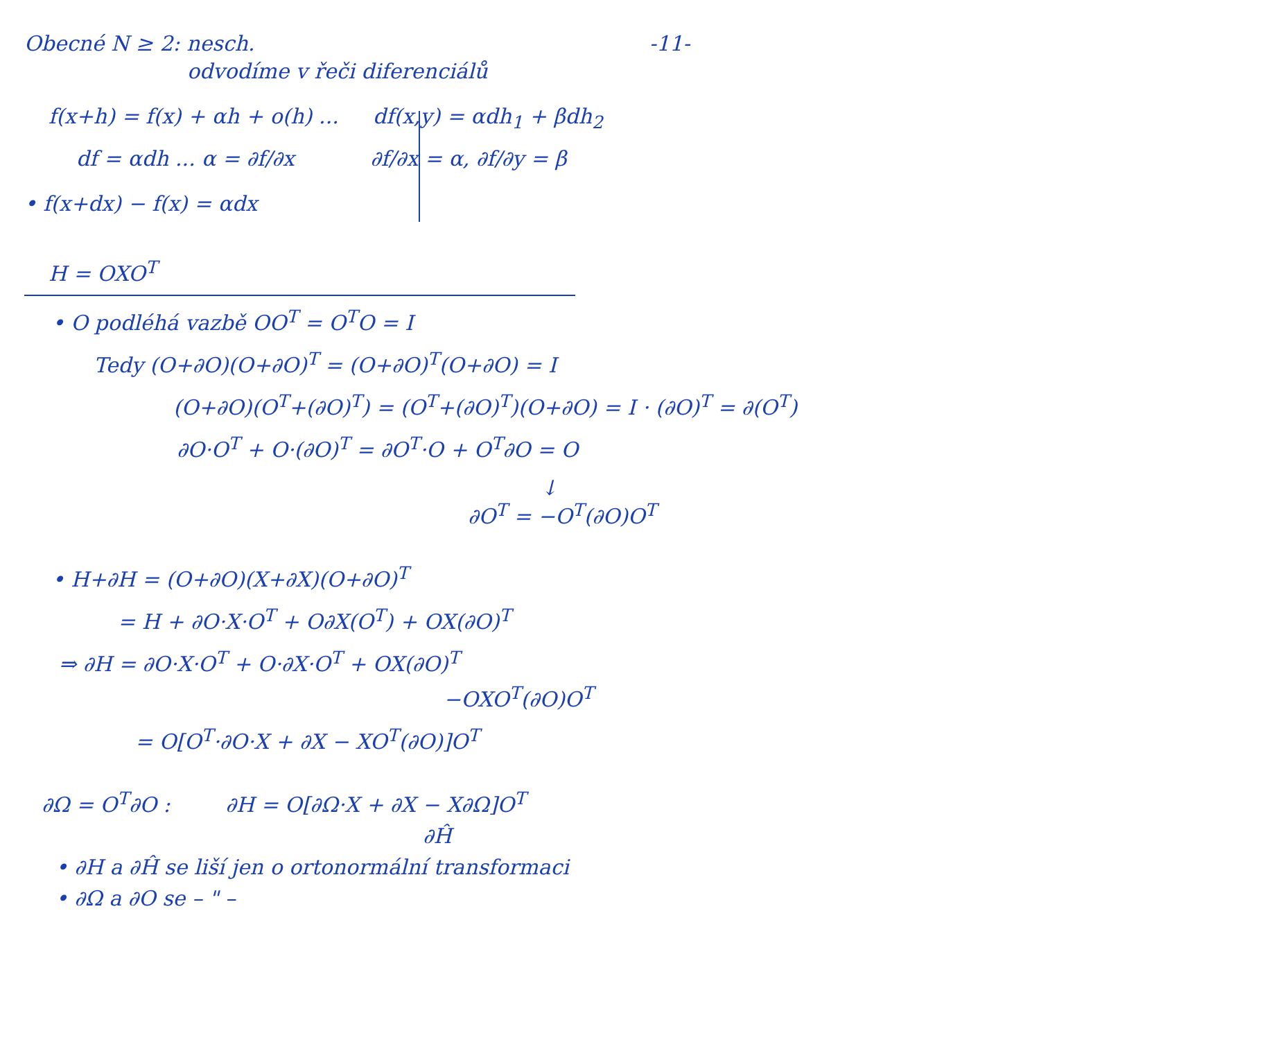Obecné N ≥ 2: nesch. -11-
odvodíme v řeči diferenciálů
f(x+h) = f(x) + αh + o(h) ... df(x,y) = αdh<sub>1</sub> + βdh<sub>2</sub>
df = αdh ... α = ∂f/∂x ∂f/∂x = α, ∂f/∂y = β
• f(x+dx) − f(x) = αdx
H = OXO<sup>T</sup>
• O podléhá vazbě OO<sup>T</sup> = O<sup>T</sup>O = I
Tedy (O+∂O)(O+∂O)<sup>T</sup> = (O+∂O)<sup>T</sup>(O+∂O) = I
(O+∂O)(O<sup>T</sup>+(∂O)<sup>T</sup>) = (O<sup>T</sup>+(∂O)<sup>T</sup>)(O+∂O) = I · (∂O)<sup>T</sup> = ∂(O<sup>T</sup>)
∂O·O<sup>T</sup> + O·(∂O)<sup>T</sup> = ∂O<sup>T</sup>·O + O<sup>T</sup>∂O = O
↓
∂O<sup>T</sup> = −O<sup>T</sup>(∂O)O<sup>T</sup>
• H+∂H = (O+∂O)(X+∂X)(O+∂O)<sup>T</sup>
= H + ∂O·X·O<sup>T</sup> + O∂X(O<sup>T</sup>) + OX(∂O)<sup>T</sup>
⇒ ∂H = ∂O·X·O<sup>T</sup> + O·∂X·O<sup>T</sup> + OX(∂O)<sup>T</sup>
−OXO<sup>T</sup>(∂O)O<sup>T</sup>
= O[O<sup>T</sup>·∂O·X + ∂X − XO<sup>T</sup>(∂O)]O<sup>T</sup>
∂Ω = O<sup>T</sup>∂O : ∂H = O[∂Ω·X + ∂X − X∂Ω]O<sup>T</sup>
∂Ĥ
• ∂H a ∂Ĥ se liší jen o ortonormální transformaci
• ∂Ω a ∂O se – " –